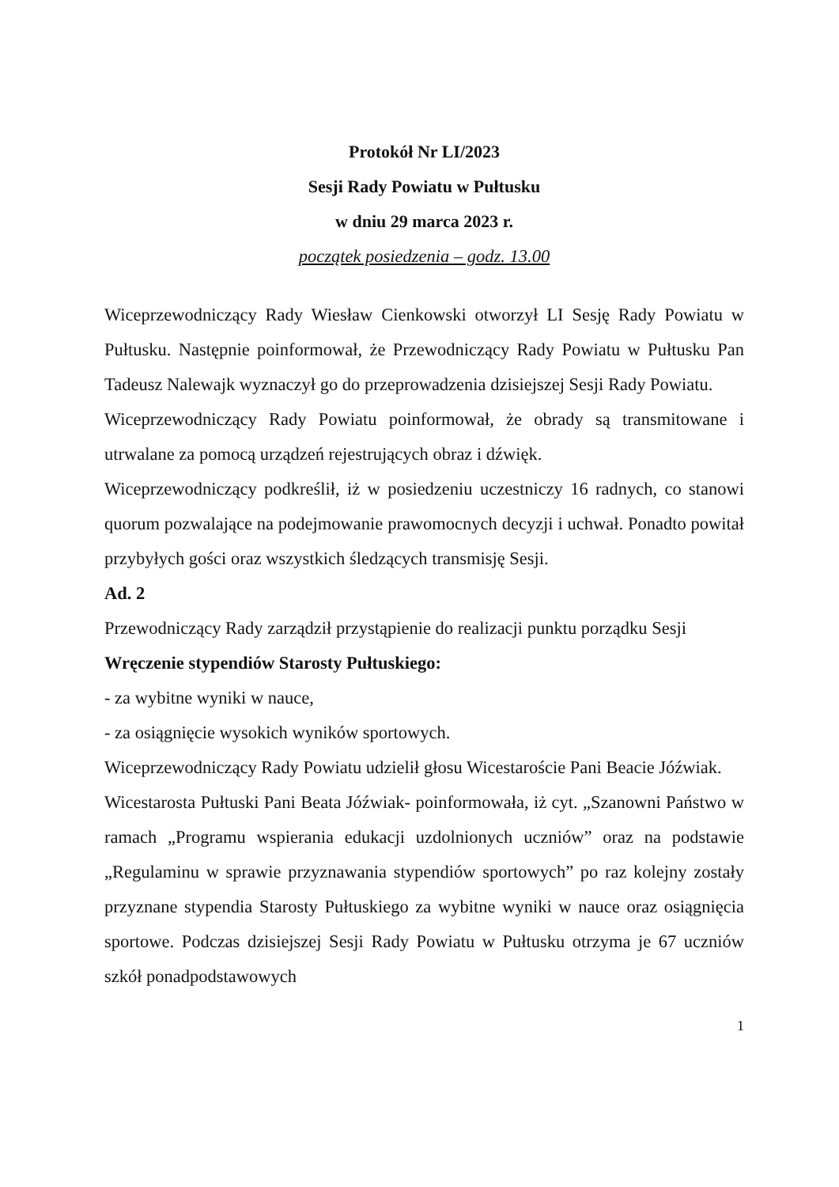Protokół Nr LI/2023
Sesji Rady Powiatu w Pułtusku
w dniu 29 marca 2023 r.
początek posiedzenia – godz. 13.00
Wiceprzewodniczący Rady Wiesław Cienkowski otworzył LI Sesję Rady Powiatu w Pułtusku. Następnie poinformował, że Przewodniczący Rady Powiatu w Pułtusku Pan Tadeusz Nalewajk wyznaczył go do przeprowadzenia dzisiejszej Sesji Rady Powiatu.
Wiceprzewodniczący Rady Powiatu poinformował, że obrady są transmitowane i utrwalane za pomocą urządzeń rejestrujących obraz i dźwięk.
Wiceprzewodniczący podkreślił, iż w posiedzeniu uczestniczy 16 radnych, co stanowi quorum pozwalające na podejmowanie prawomocnych decyzji i uchwał. Ponadto powitał przybyłych gości oraz wszystkich śledzących transmisję Sesji.
Ad. 2
Przewodniczący Rady zarządził przystąpienie do realizacji punktu porządku Sesji
Wręczenie stypendiów Starosty Pułtuskiego:
- za wybitne wyniki w nauce,
- za osiągnięcie wysokich wyników sportowych.
Wiceprzewodniczący Rady Powiatu udzielił głosu Wicestaroście Pani Beacie Jóźwiak.
Wicestarosta Pułtuski Pani Beata Jóźwiak- poinformowała, iż cyt. „Szanowni Państwo w ramach „Programu wspierania edukacji uzdolnionych uczniów” oraz na podstawie „Regulaminu w sprawie przyznawania stypendiów sportowych” po raz kolejny zostały przyznane stypendia Starosty Pułtuskiego za wybitne wyniki w nauce oraz osiągnięcia sportowe. Podczas dzisiejszej Sesji Rady Powiatu w Pułtusku otrzyma je 67 uczniów szkół ponadpodstawowych
1